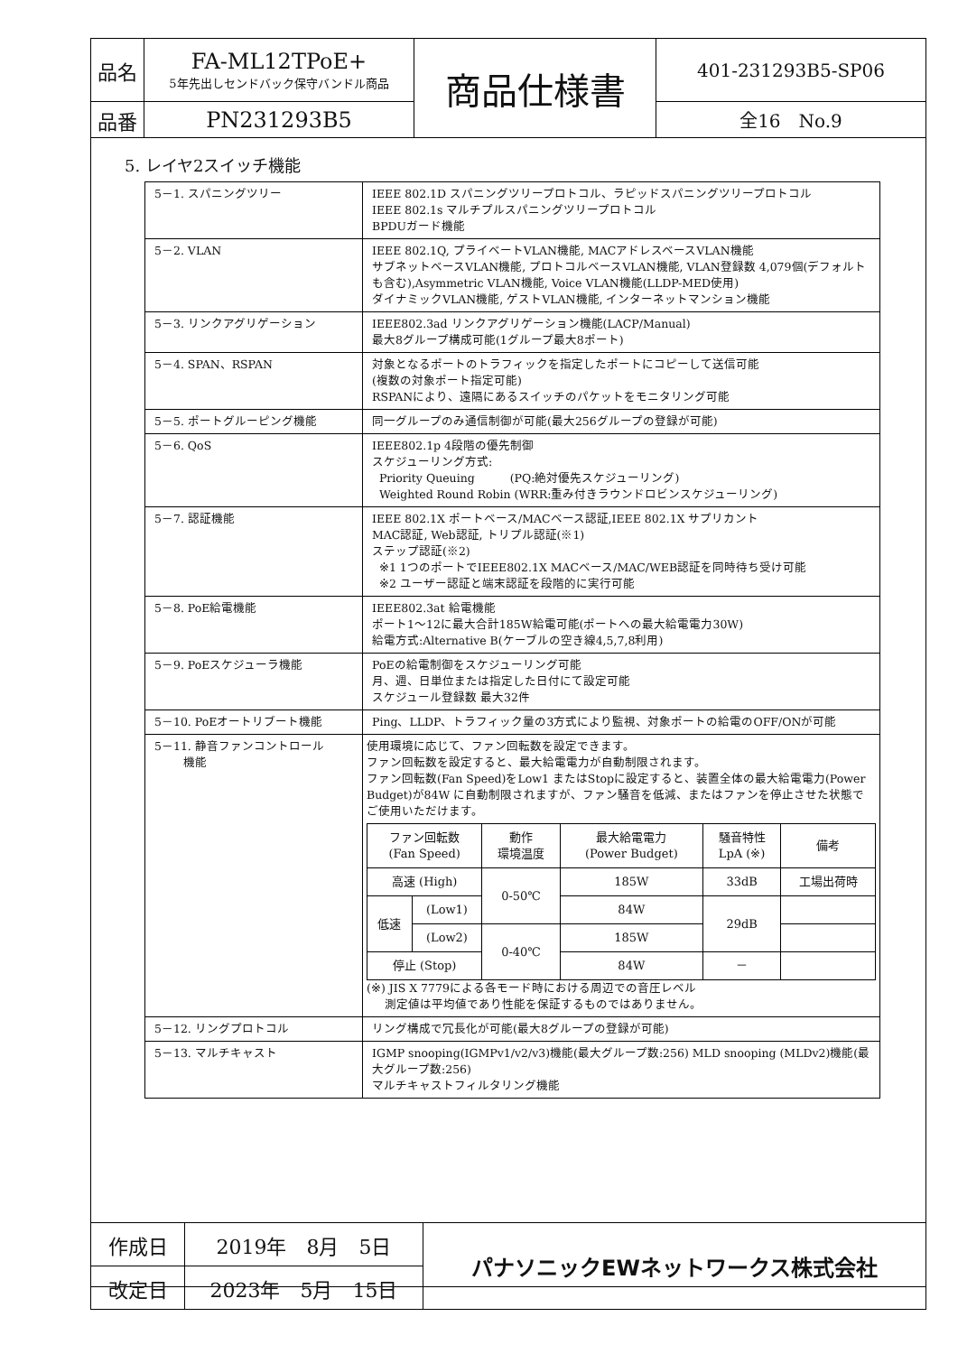| 品名 | FA-ML12TPoE+ 5年先出しセンドバック保守バンドル商品 | 商品仕様書 | 401-231293B5-SP06 |
| 品番 | PN231293B5 | | 全16 No.9 |
5. レイヤ2スイッチ機能
| 5－1. スパニングツリー | IEEE 802.1D スパニングツリープロトコル、ラピッドスパニングツリープロトコル IEEE 802.1s マルチプルスパニングツリープロトコル BPDUガード機能 |
| 5－2. VLAN | IEEE 802.1Q, プライベートVLAN機能, MACアドレスベースVLAN機能 サブネットベースVLAN機能, プロトコルベースVLAN機能, VLAN登録数 4,079個(デフォルトも含む),Asymmetric VLAN機能, Voice VLAN機能(LLDP-MED使用) ダイナミックVLAN機能, ゲストVLAN機能, インターネットマンション機能 |
| 5－3. リンクアグリゲーション | IEEE802.3ad リンクアグリゲーション機能(LACP/Manual) 最大8グループ構成可能(1グループ最大8ポート) |
| 5－4. SPAN、RSPAN | 対象となるポートのトラフィックを指定したポートにコピーして送信可能 (複数の対象ポート指定可能) RSPANにより、遠隔にあるスイッチのパケットをモニタリング可能 |
| 5－5. ポートグルーピング機能 | 同一グループのみ通信制御が可能(最大256グループの登録が可能) |
| 5－6. QoS | IEEE802.1p 4段階の優先制御 スケジューリング方式: Priority Queuing (PQ:絶対優先スケジューリング) Weighted Round Robin (WRR:重み付きラウンドロビンスケジューリング) |
| 5－7. 認証機能 | IEEE 802.1X ポートベース/MACベース認証,IEEE 802.1X サプリカント MAC認証, Web認証, トリプル認証(※1) ステップ認証(※2) ※1 1つのポートでIEEE802.1X MACベース/MAC/WEB認証を同時待ち受け可能 ※2 ユーザー認証と端末認証を段階的に実行可能 |
| 5－8. PoE給電機能 | IEEE802.3at 給電機能 ポート1～12に最大合計185W給電可能(ポートへの最大給電電力30W) 給電方式:Alternative B(ケーブルの空き線4,5,7,8利用) |
| 5－9. PoEスケジューラ機能 | PoEの給電制御をスケジューリング可能 月、週、日単位または指定した日付にて設定可能 スケジュール登録数 最大32件 |
| 5－10. PoEオートリブート機能 | Ping、LLDP、トラフィック量の3方式により監視、対象ポートの給電のOFF/ONが可能 |
| 5－11. 静音ファンコントロール 機能 | 使用環境に応じて、ファン回転数を設定できます。 ファン回転数を設定すると、最大給電電力が自動制限されます。 ファン回転数(Fan Speed)をLow1 またはStopに設定すると、装置全体の最大給電電力(Power Budget)が84W に自動制限されますが、ファン騒音を低減、またはファンを停止させた状態でご使用いただけます。 / ファン回転数 (Fan Speed) / / 動作 環境温度 / 最大給電電力 (Power Budget) / 騒音特性 LpA (※) / 備考 / / 高速 (High) / / 0-50℃ / 185W / 33dB / 工場出荷時 / / 低速 / (Low1) / / 84W / 29dB / / / / (Low2) / 0-40℃ / 185W / / / / 停止 (Stop) / / / 84W / － / / (※) JIS X 7779による各モード時における周辺での音圧レベル 測定値は平均値であり性能を保証するものではありません。 |
| 5－12. リングプロトコル | リング構成で冗長化が可能(最大8グループの登録が可能) |
| 5－13. マルチキャスト | IGMP snooping(IGMPv1/v2/v3)機能(最大グループ数:256) MLD snooping (MLDv2)機能(最大グループ数:256) マルチキャストフィルタリング機能 |
| 作成日 | 2019年 8月 5日 | パナソニックEWネットワークス株式会社 |
| 改定日 | 2023年 5月 15日 | |